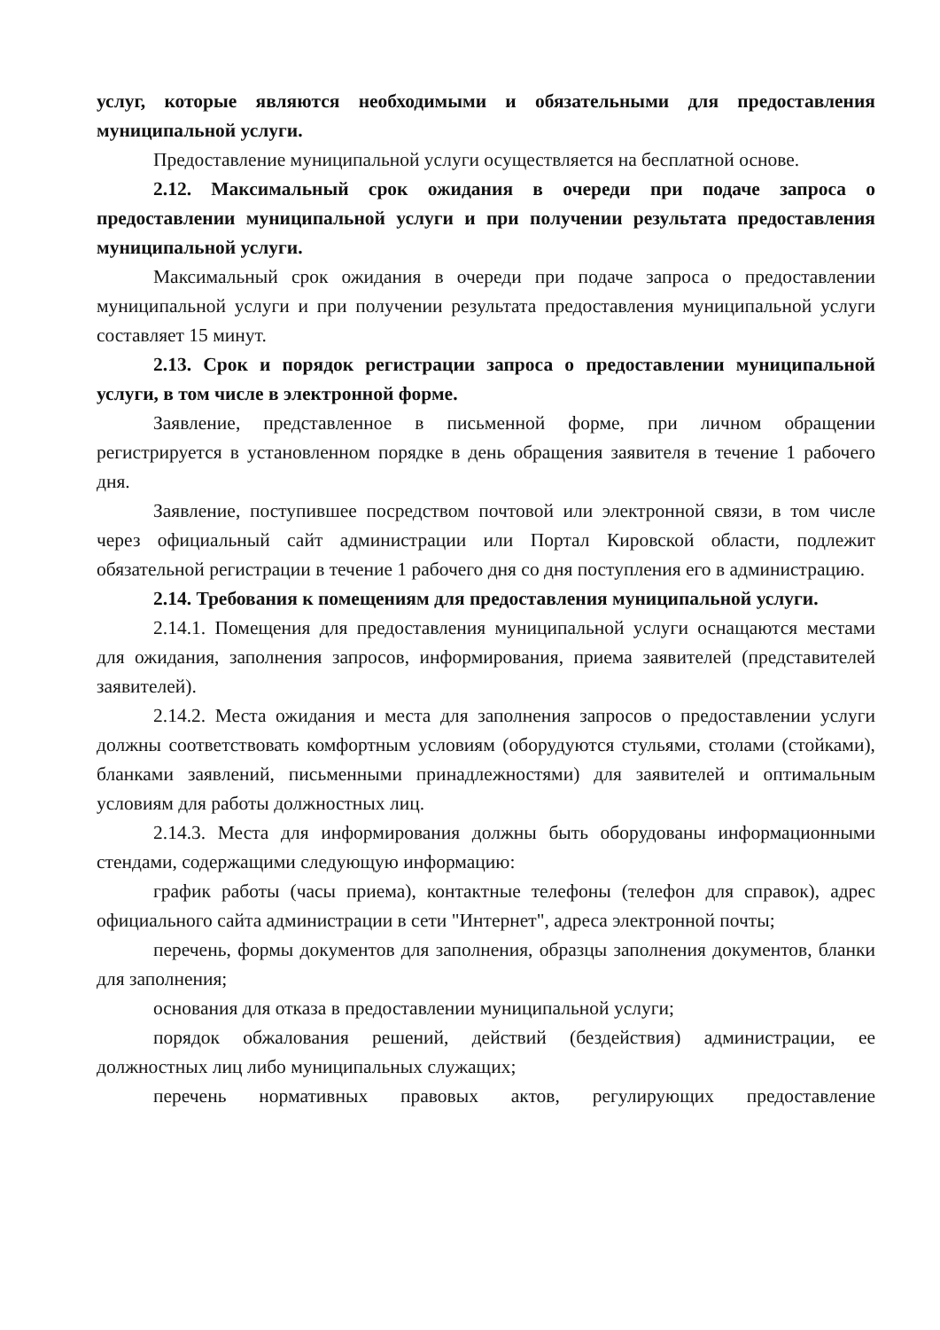услуг, которые являются необходимыми и обязательными для предоставления муниципальной услуги.
Предоставление муниципальной услуги осуществляется на бесплатной основе.
2.12. Максимальный срок ожидания в очереди при подаче запроса о предоставлении муниципальной услуги и при получении результата предоставления муниципальной услуги.
Максимальный срок ожидания в очереди при подаче запроса о предоставлении муниципальной услуги и при получении результата предоставления муниципальной услуги составляет 15 минут.
2.13. Срок и порядок регистрации запроса о предоставлении муниципальной услуги, в том числе в электронной форме.
Заявление, представленное в письменной форме, при личном обращении регистрируется в установленном порядке в день обращения заявителя в течение 1 рабочего дня.
Заявление, поступившее посредством почтовой или электронной связи, в том числе через официальный сайт администрации или Портал Кировской области, подлежит обязательной регистрации в течение 1 рабочего дня со дня поступления его в администрацию.
2.14. Требования к помещениям для предоставления муниципальной услуги.
2.14.1. Помещения для предоставления муниципальной услуги оснащаются местами для ожидания, заполнения запросов, информирования, приема заявителей (представителей заявителей).
2.14.2. Места ожидания и места для заполнения запросов о предоставлении услуги должны соответствовать комфортным условиям (оборудуются стульями, столами (стойками), бланками заявлений, письменными принадлежностями) для заявителей и оптимальным условиям для работы должностных лиц.
2.14.3. Места для информирования должны быть оборудованы информационными стендами, содержащими следующую информацию:
график работы (часы приема), контактные телефоны (телефон для справок), адрес официального сайта администрации в сети "Интернет", адреса электронной почты;
перечень, формы документов для заполнения, образцы заполнения документов, бланки для заполнения;
основания для отказа в предоставлении муниципальной услуги;
порядок обжалования решений, действий (бездействия) администрации, ее должностных лиц либо муниципальных служащих;
перечень нормативных правовых актов, регулирующих предоставление